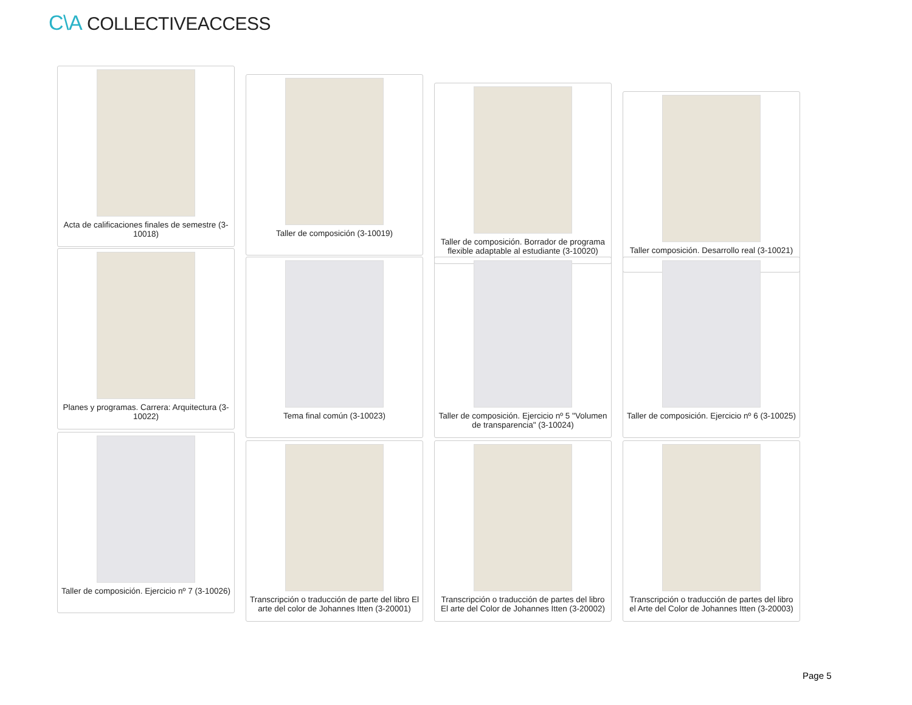C\A COLLECTIVEACCESS
Acta de calificaciones finales de semestre (3-10018)
Taller de composición (3-10019)
Taller de composición. Borrador de programa flexible adaptable al estudiante (3-10020)
Taller composición. Desarrollo real (3-10021)
Planes y programas. Carrera: Arquitectura (3-10022)
Tema final común (3-10023) Taller de composición. Ejercicio nº 5 "Volumen de transparencia" (3-10024)
Taller de composición. Ejercicio nº 6 (3-10025)
Taller de composición. Ejercicio nº 7 (3-10026)
Transcripción o traducción de parte del libro El arte del color de Johannes Itten (3-20001)
Transcripción o traducción de partes del libro El arte del Color de Johannes Itten (3-20002)
Transcripción o traducción de partes del libro el Arte del Color de Johannes Itten (3-20003)
Page 5